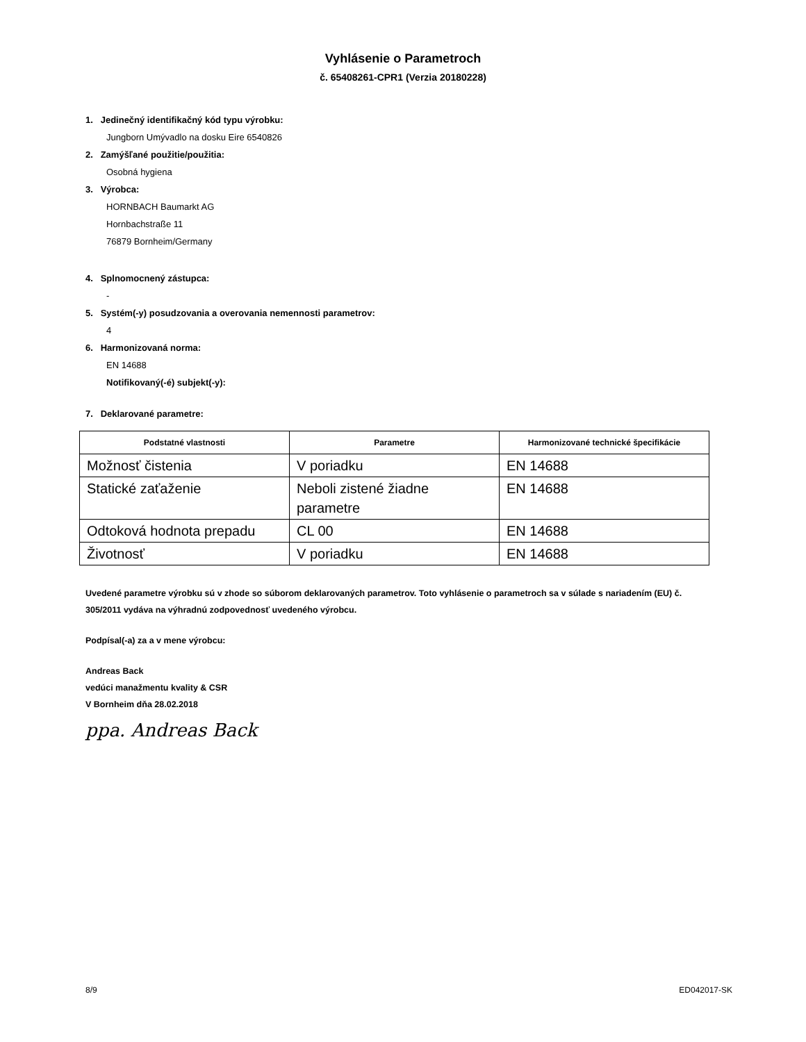Vyhlásenie o Parametroch
č. 65408261-CPR1 (Verzia 20180228)
1. Jedinečný identifikačný kód typu výrobku:
Jungborn Umývadlo na dosku Eire 6540826
2. Zamýšľané použitie/použitia:
Osobná hygiena
3. Výrobca:
HORNBACH Baumarkt AG
Hornbachstraße 11
76879 Bornheim/Germany
4. Splnomocnený zástupca:
-
5. Systém(-y) posudzovania a overovania nemennosti parametrov:
4
6. Harmonizovaná norma:
EN 14688
Notifikovaný(-é) subjekt(-y):
7. Deklarované parametre:
| Podstatné vlastnosti | Parametre | Harmonizované technické špecifikácie |
| --- | --- | --- |
| Možnosť čistenia | V poriadku | EN 14688 |
| Statické zaťaženie | Neboli zistené žiadne parametre | EN 14688 |
| Odtoková hodnota prepadu | CL 00 | EN 14688 |
| Životnosť | V poriadku | EN 14688 |
Uvedené parametre výrobku sú v zhode so súborom deklarovaných parametrov. Toto vyhlásenie o parametroch sa v súlade s nariadením (EU) č. 305/2011 vydáva na výhradnú zodpovednosť uvedeného výrobcu.
Podpísal(-a) za a v mene výrobcu:
Andreas Back
vedúci manažmentu kvality & CSR
V Bornheim dňa 28.02.2018
ppa. Andreas Back
8/9 ED042017-SK